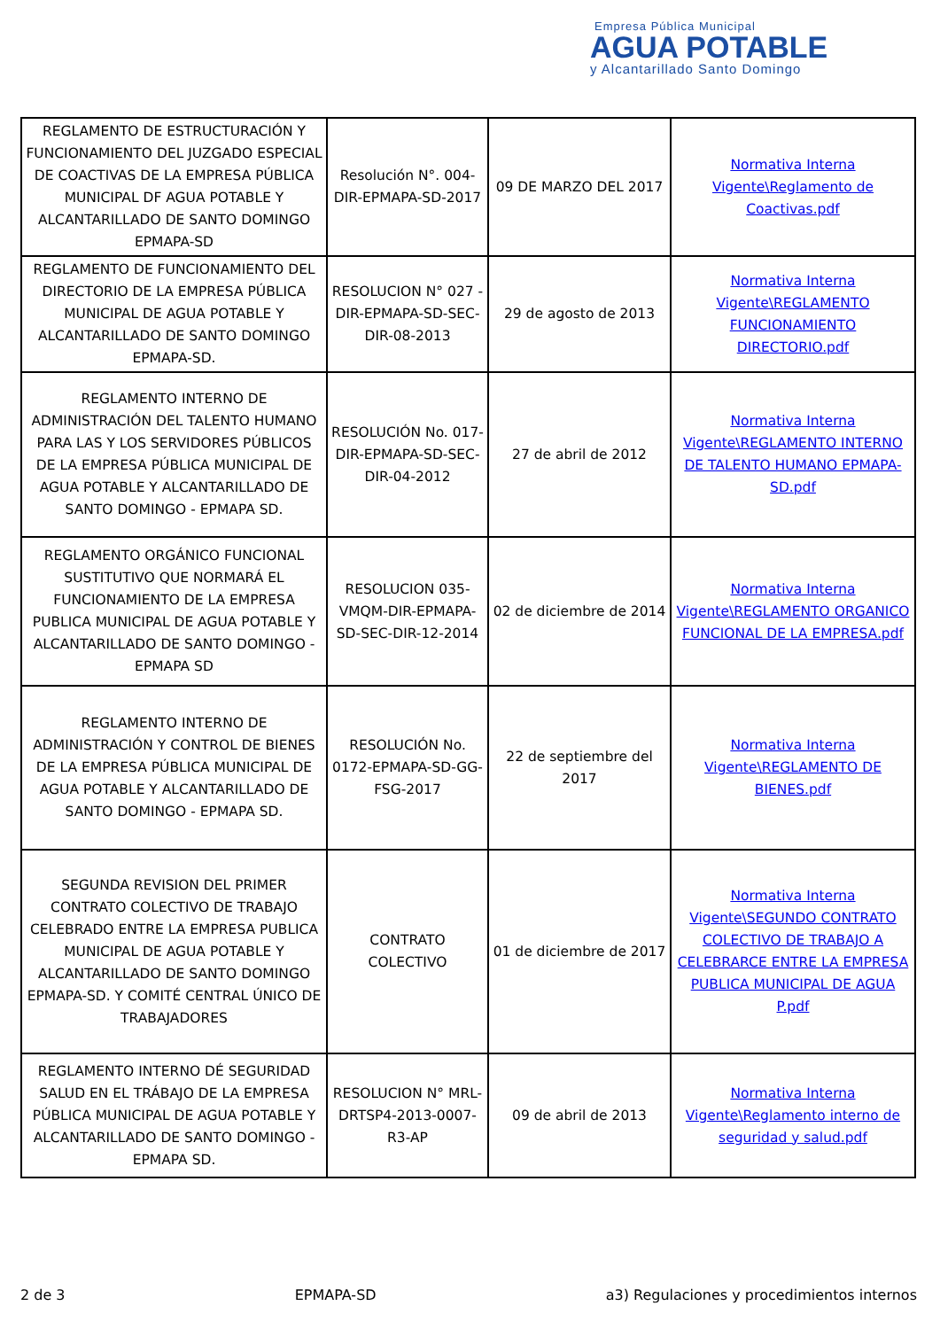Empresa Pública Municipal
AGUA POTABLE
y Alcantarillado Santo Domingo
| REGLAMENTO DE ESTRUCTURACIÓN Y FUNCIONAMIENTO DEL JUZGADO ESPECIAL DE COACTIVAS DE LA EMPRESA PÚBLICA MUNICIPAL DF AGUA POTABLE Y ALCANTARILLADO DE SANTO DOMINGO EPMAPA-SD | Resolución N°. 004-DIR-EPMAPA-SD-2017 | 09 DE MARZO DEL 2017 | Normativa Interna Vigente\Reglamento de Coactivas.pdf |
| REGLAMENTO DE FUNCIONAMIENTO DEL DIRECTORIO DE LA EMPRESA PÚBLICA MUNICIPAL DE AGUA POTABLE Y ALCANTARILLADO DE SANTO DOMINGO EPMAPA-SD. | RESOLUCION N° 027 -DIR-EPMAPA-SD-SEC-DIR-08-2013 | 29 de agosto de 2013 | Normativa Interna Vigente\REGLAMENTO FUNCIONAMIENTO DIRECTORIO.pdf |
| REGLAMENTO INTERNO DE ADMINISTRACIÓN DEL TALENTO HUMANO PARA LAS Y LOS SERVIDORES PÚBLICOS DE LA EMPRESA PÚBLICA MUNICIPAL DE AGUA POTABLE Y ALCANTARILLADO DE SANTO DOMINGO - EPMAPA SD. | RESOLUCIÓN No. 017-DIR-EPMAPA-SD-SEC-DIR-04-2012 | 27 de abril de 2012 | Normativa Interna Vigente\REGLAMENTO INTERNO DE TALENTO HUMANO EPMAPA-SD.pdf |
| REGLAMENTO ORGÁNICO FUNCIONAL SUSTITUTIVO QUE NORMARÁ EL FUNCIONAMIENTO DE LA EMPRESA PUBLICA MUNICIPAL DE AGUA POTABLE Y ALCANTARILLADO DE SANTO DOMINGO - EPMAPA SD | RESOLUCION 035-VMQM-DIR-EPMAPA-SD-SEC-DIR-12-2014 | 02 de diciembre de 2014 | Normativa Interna Vigente\REGLAMENTO ORGANICO FUNCIONAL DE LA EMPRESA.pdf |
| REGLAMENTO INTERNO DE ADMINISTRACIÓN Y CONTROL DE BIENES DE LA EMPRESA PÚBLICA MUNICIPAL DE AGUA POTABLE Y ALCANTARILLADO DE SANTO DOMINGO - EPMAPA SD. | RESOLUCIÓN No. 0172-EPMAPA-SD-GG-FSG-2017 | 22 de septiembre del 2017 | Normativa Interna Vigente\REGLAMENTO DE BIENES.pdf |
| SEGUNDA REVISION DEL PRIMER CONTRATO COLECTIVO DE TRABAJO CELEBRADO ENTRE LA EMPRESA PUBLICA MUNICIPAL DE AGUA POTABLE Y ALCANTARILLADO DE SANTO DOMINGO EPMAPA-SD. Y COMITÉ CENTRAL ÚNICO DE TRABAJADORES | CONTRATO COLECTIVO | 01 de diciembre de 2017 | Normativa Interna Vigente\SEGUNDO CONTRATO COLECTIVO DE TRABAJO A CELEBRARCE ENTRE LA EMPRESA PUBLICA MUNICIPAL DE AGUA P.pdf |
| REGLAMENTO INTERNO DÉ SEGURIDAD SALUD EN EL TRÁBAJO DE LA EMPRESA PÚBLICA MUNICIPAL DE AGUA POTABLE Y ALCANTARILLADO DE SANTO DOMINGO - EPMAPA SD. | RESOLUCION N° MRL-DRTSP4-2013-0007-R3-AP | 09 de abril de 2013 | Normativa Interna Vigente\Reglamento interno de seguridad y salud.pdf |
2 de 3 EPMAPA-SD a3) Regulaciones y procedimientos internos